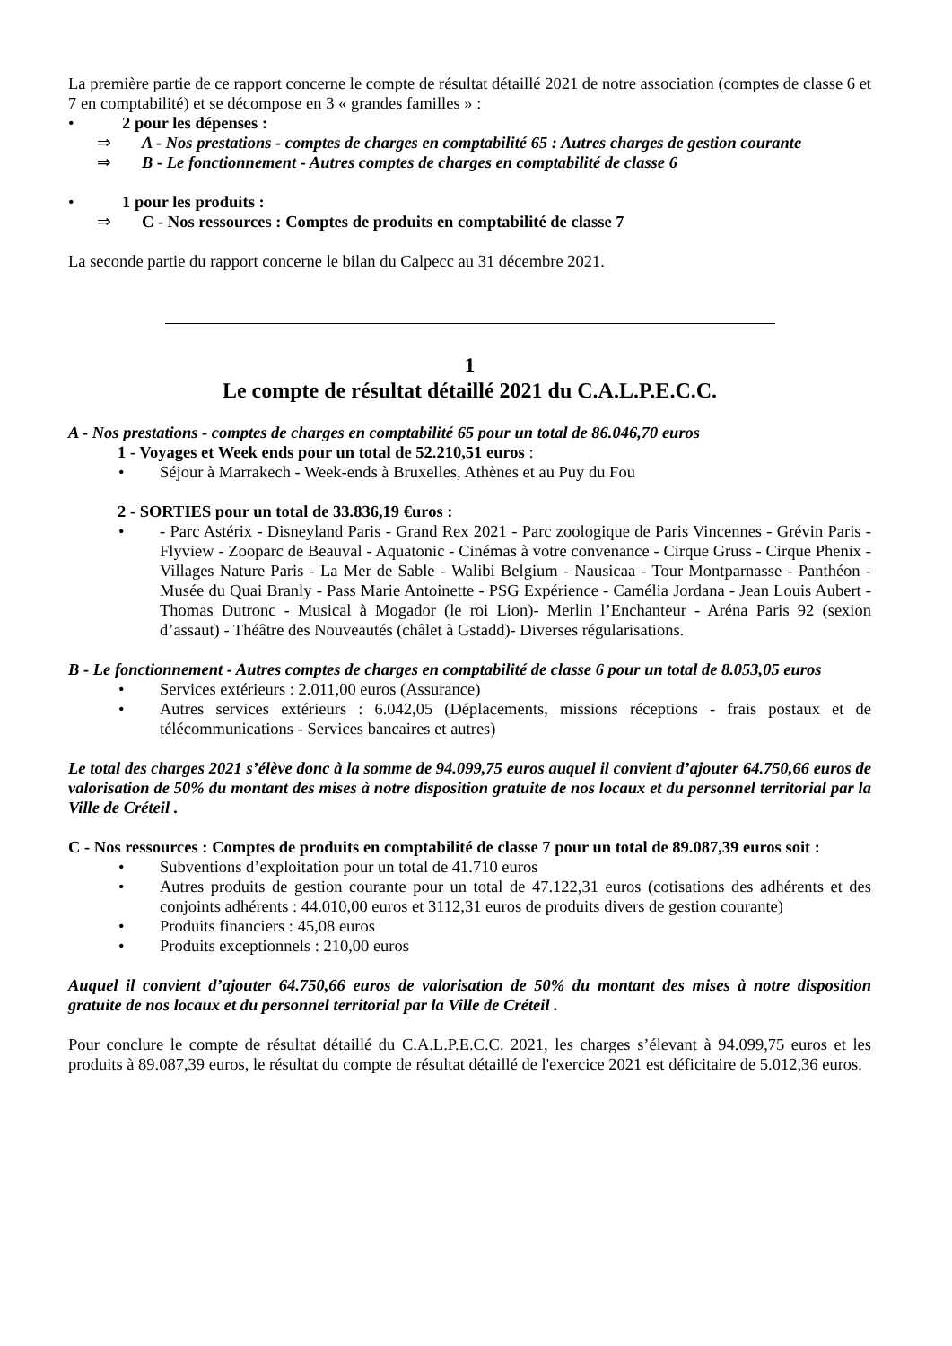La première partie de ce rapport concerne le compte de résultat détaillé 2021 de notre association (comptes de classe 6 et 7 en comptabilité) et se décompose en 3 « grandes familles » :
• 2 pour les dépenses :
⇒ A - Nos prestations - comptes de charges en comptabilité 65 : Autres charges de gestion courante
⇒ B - Le fonctionnement - Autres comptes de charges en comptabilité de classe 6
• 1 pour les produits :
⇒ C - Nos ressources : Comptes de produits en comptabilité de classe 7
La seconde partie du rapport concerne le bilan du Calpecc au 31 décembre 2021.
1
Le compte de résultat détaillé 2021 du C.A.L.P.E.C.C.
A - Nos prestations - comptes de charges en comptabilité 65 pour un total de 86.046,70 euros
1 - Voyages et Week ends pour un total de 52.210,51 euros :
• Séjour à Marrakech - Week-ends à Bruxelles, Athènes et au Puy du Fou
2 - SORTIES pour un total de 33.836,19 €uros :
• - Parc Astérix - Disneyland Paris - Grand Rex 2021 - Parc zoologique de Paris Vincennes - Grévin Paris - Flyview - Zooparc de Beauval - Aquatonic - Cinémas à votre convenance - Cirque Gruss - Cirque Phenix - Villages Nature Paris - La Mer de Sable - Walibi Belgium - Nausicaa - Tour Montparnasse - Panthéon - Musée du Quai Branly - Pass Marie Antoinette - PSG Expérience - Camélia Jordana - Jean Louis Aubert - Thomas Dutronc - Musical à Mogador (le roi Lion)- Merlin l’Enchanteur - Aréna Paris 92 (sexion d’assaut) - Théâtre des Nouveautés (châlet à Gstadd)- Diverses régularisations.
B - Le fonctionnement - Autres comptes de charges en comptabilité de classe 6 pour un total de 8.053,05 euros
• Services extérieurs : 2.011,00 euros (Assurance)
• Autres services extérieurs : 6.042,05 (Déplacements, missions réceptions - frais postaux et de télécommunications - Services bancaires et autres)
Le total des charges 2021 s’élève donc à la somme de 94.099,75 euros auquel il convient d’ajouter 64.750,66 euros de valorisation de 50% du montant des mises à notre disposition gratuite de nos locaux et du personnel territorial par la Ville de Créteil .
C - Nos ressources : Comptes de produits en comptabilité de classe 7 pour un total de 89.087,39 euros soit :
• Subventions d’exploitation pour un total de 41.710 euros
• Autres produits de gestion courante pour un total de 47.122,31 euros (cotisations des adhérents et des conjoints adhérents : 44.010,00 euros et 3112,31 euros de produits divers de gestion courante)
• Produits financiers : 45,08 euros
• Produits exceptionnels : 210,00 euros
Auquel il convient d’ajouter 64.750,66 euros de valorisation de 50% du montant des mises à notre disposition gratuite de nos locaux et du personnel territorial par la Ville de Créteil .
Pour conclure le compte de résultat détaillé du C.A.L.P.E.C.C. 2021, les charges s’élevant à 94.099,75 euros et les produits à 89.087,39 euros, le résultat du compte de résultat détaillé de l'exercice 2021 est déficitaire de 5.012,36 euros.